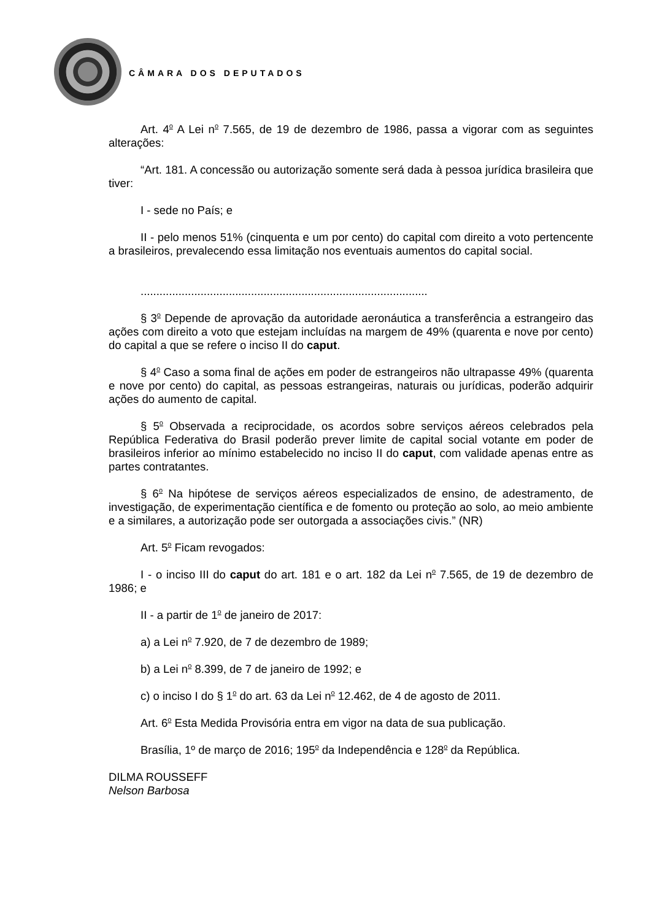CÂMARA DOS DEPUTADOS
Art. 4<sup>o</sup> A Lei n<sup>o</sup> 7.565, de 19 de dezembro de 1986, passa a vigorar com as seguintes alterações:
“Art. 181. A concessão ou autorização somente será dada à pessoa jurídica brasileira que tiver:
I - sede no País; e
II - pelo menos 51% (cinquenta e um por cento) do capital com direito a voto pertencente a brasileiros, prevalecendo essa limitação nos eventuais aumentos do capital social.
...........................................................................................
§ 3<sup>o</sup> Depende de aprovação da autoridade aeronáutica a transferência a estrangeiro das ações com direito a voto que estejam incluídas na margem de 49% (quarenta e nove por cento) do capital a que se refere o inciso II do caput.
§ 4<sup>o</sup> Caso a soma final de ações em poder de estrangeiros não ultrapasse 49% (quarenta e nove por cento) do capital, as pessoas estrangeiras, naturais ou jurídicas, poderão adquirir ações do aumento de capital.
§ 5<sup>o</sup> Observada a reciprocidade, os acordos sobre serviços aéreos celebrados pela República Federativa do Brasil poderão prever limite de capital social votante em poder de brasileiros inferior ao mínimo estabelecido no inciso II do caput, com validade apenas entre as partes contratantes.
§ 6<sup>o</sup> Na hipótese de serviços aéreos especializados de ensino, de adestramento, de investigação, de experimentação científica e de fomento ou proteção ao solo, ao meio ambiente e a similares, a autorização pode ser outorgada a associações civis.” (NR)
Art. 5<sup>o</sup> Ficam revogados:
I - o inciso III do caput do art. 181 e o art. 182 da Lei n<sup>o</sup> 7.565, de 19 de dezembro de 1986; e
II - a partir de 1<sup>o</sup> de janeiro de 2017:
a) a Lei n<sup>o</sup> 7.920, de 7 de dezembro de 1989;
b) a Lei n<sup>o</sup> 8.399, de 7 de janeiro de 1992; e
c) o inciso I do § 1<sup>o</sup> do art. 63 da Lei n<sup>o</sup> 12.462, de 4 de agosto de 2011.
Art. 6<sup>o</sup> Esta Medida Provisória entra em vigor na data de sua publicação.
Brasília, 1º de março de 2016; 195<sup>o</sup> da Independência e 128<sup>o</sup> da República.
DILMA ROUSSEFF
Nelson Barbosa